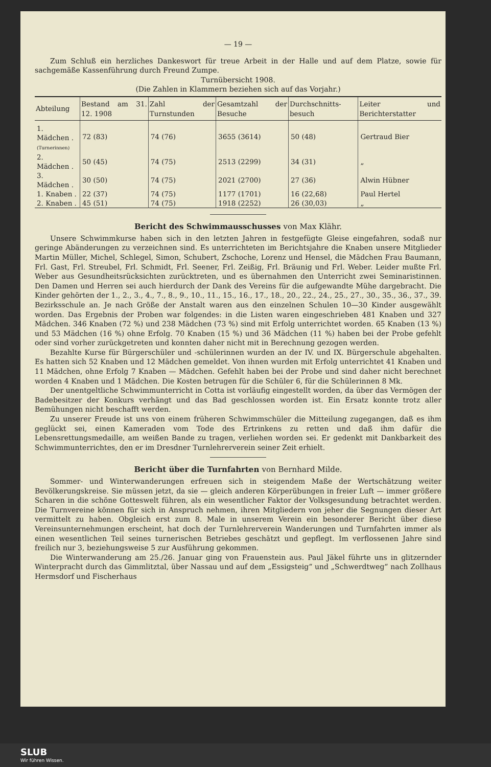— 19 —
Zum Schluß ein herzliches Dankeswort für treue Arbeit in der Halle und auf dem Platze, sowie für sachgemäße Kassenführung durch Freund Zumpe.
Turnübersicht 1908.
(Die Zahlen in Klammern beziehen sich auf das Vorjahr.)
| Abteilung | Bestand am 31. 12. 1908 | Zahl der Turnstunden | Gesamtzahl der Besuche | Durchschnitts-besuch | Leiter und Berichterstatter |
| --- | --- | --- | --- | --- | --- |
| 1. Mädchen . (Turnerinnen) | 72 (83) | 74 (76) | 3655 (3614) | 50 (48) | Gertraud Bier |
| 2. Mädchen . | 50 (45) | 74 (75) | 2513 (2299) | 34 (31) | „ |
| 3. Mädchen . | 30 (50) | 74 (75) | 2021 (2700) | 27 (36) | Alwin Hübner |
| 1. Knaben . | 22 (37) | 74 (75) | 1177 (1701) | 16 (22,68) | Paul Hertel |
| 2. Knaben . | 45 (51) | 74 (75) | 1918 (2252) | 26 (30,03) | „ |
Bericht des Schwimmausschusses von Max Klähr.
Unsere Schwimmkurse haben sich in den letzten Jahren in festgefügte Gleise eingefahren, sodaß nur geringe Abänderungen zu verzeichnen sind. Es unterrichteten im Berichtsjahre die Knaben unsere Mitglieder Martin Müller, Michel, Schlegel, Simon, Schubert, Zschoche, Lorenz und Hensel, die Mädchen Frau Baumann, Frl. Gast, Frl. Streubel, Frl. Schmidt, Frl. Seener, Frl. Zeißig, Frl. Bräunig und Frl. Weber. Leider mußte Frl. Weber aus Gesundheitsrücksichten zurücktreten, und es übernahmen den Unterricht zwei Seminaristinnen. Den Damen und Herren sei auch hierdurch der Dank des Vereins für die aufgewandte Mühe dargebracht. Die Kinder gehörten der 1., 2., 3., 4., 7., 8., 9., 10., 11., 15., 16., 17., 18., 20., 22., 24., 25., 27., 30., 35., 36., 37., 39. Bezirksschule an. Je nach Größe der Anstalt waren aus den einzelnen Schulen 10—30 Kinder ausgewählt worden. Das Ergebnis der Proben war folgendes: in die Listen waren eingeschrieben 481 Knaben und 327 Mädchen. 346 Knaben (72 %) und 238 Mädchen (73 %) sind mit Erfolg unterrichtet worden. 65 Knaben (13 %) und 53 Mädchen (16 %) ohne Erfolg. 70 Knaben (15 %) und 36 Mädchen (11 %) haben bei der Probe gefehlt oder sind vorher zurückgetreten und konnten daher nicht mit in Berechnung gezogen werden.
Bezahlte Kurse für Bürgerschüler und -schülerinnen wurden an der IV. und IX. Bürgerschule abgehalten. Es hatten sich 52 Knaben und 12 Mädchen gemeldet. Von ihnen wurden mit Erfolg unterrichtet 41 Knaben und 11 Mädchen, ohne Erfolg 7 Knaben — Mädchen. Gefehlt haben bei der Probe und sind daher nicht berechnet worden 4 Knaben und 1 Mädchen. Die Kosten betrugen für die Schüler 6, für die Schülerinnen 8 Mk.
Der unentgeltliche Schwimmunterricht in Cotta ist vorläufig eingestellt worden, da über das Vermögen der Badebesitzer der Konkurs verhängt und das Bad geschlossen worden ist. Ein Ersatz konnte trotz aller Bemühungen nicht beschafft werden.
Zu unserer Freude ist uns von einem früheren Schwimmschüler die Mitteilung zugegangen, daß es ihm geglückt sei, einen Kameraden vom Tode des Ertrinkens zu retten und daß ihm dafür die Lebensrettungsmedaille, am weißen Bande zu tragen, verliehen worden sei. Er gedenkt mit Dankbarkeit des Schwimmunterrichtes, den er im Dresdner Turnlehrerverein seiner Zeit erhielt.
Bericht über die Turnfahrten von Bernhard Milde.
Sommer- und Winterwanderungen erfreuen sich in steigendem Maße der Wertschätzung weiter Bevölkerungskreise. Sie müssen jetzt, da sie — gleich anderen Körperübungen in freier Luft — immer größere Scharen in die schöne Gotteswelt führen, als ein wesentlicher Faktor der Volksgesundung betrachtet werden. Die Turnvereine können für sich in Anspruch nehmen, ihren Mitgliedern von jeher die Segnungen dieser Art vermittelt zu haben. Obgleich erst zum 8. Male in unserem Verein ein besonderer Bericht über diese Vereinsunternehmungen erscheint, hat doch der Turnlehrerverein Wanderungen und Turnfahrten immer als einen wesentlichen Teil seines turnerischen Betriebes geschätzt und gepflegt. Im verflossenen Jahre sind freilich nur 3, beziehungsweise 5 zur Ausführung gekommen.
Die Winterwanderung am 25./26. Januar ging von Frauenstein aus. Paul Jäkel führte uns in glitzernder Winterpracht durch das Gimmlitztal, über Nassau und auf dem „Essigsteig“ und „Schwerdtweg“ nach Zollhaus Hermsdorf und Fischerhaus
SLUB
Wir führen Wissen.